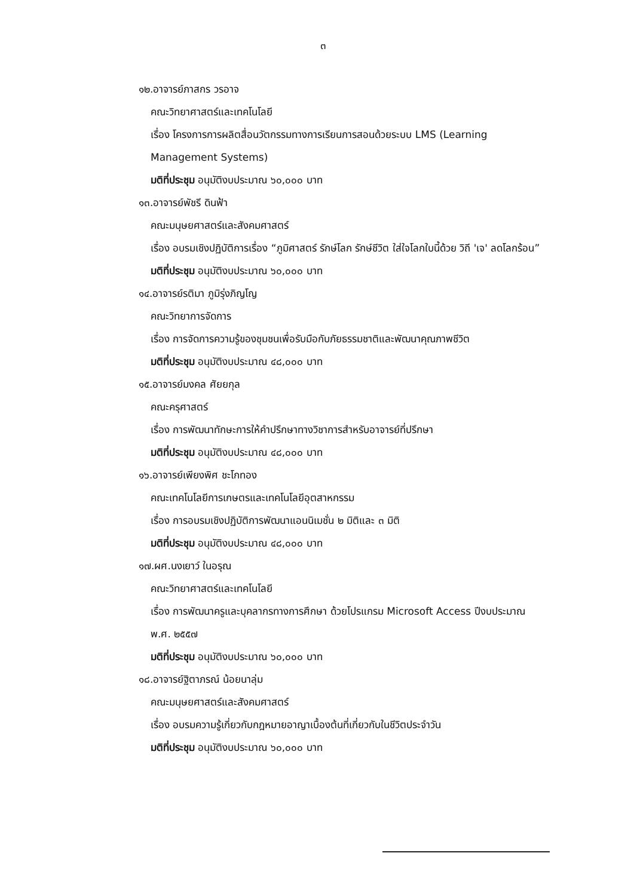๓
๑๒.อาจารย์ภาสกร วรอาจ
คณะวิทยาศาสตร์และเทคโนโลยี
เรื่อง โครงการการผลิตสื่อนวัตกรรมทางการเรียนการสอนด้วยระบบ LMS (Learning Management Systems)
มติที่ประชุม อนุมัติงบประมาณ ๖๐,๐๐๐ บาท
๑๓.อาจารย์พัชรี ดินฟ้า
คณะมนุษยศาสตร์และสังคมศาสตร์
เรื่อง อบรมเชิงปฏิบัติการเรื่อง “ภูมิศาสตร์ รักษ์โลก รักษ์ชีวิต ใส่ใจโลกใบนี้ด้วย วิถี 'เจ' ลดโลกร้อน”
มติที่ประชุม อนุมัติงบประมาณ ๖๐,๐๐๐ บาท
๑๔.อาจารย์รติมา ภูมิรุ่งภิญโญ
คณะวิทยาการจัดการ
เรื่อง การจัดการความรู้ของชุมชนเพื่อรับมือกับภัยธรรมชาติและพัฒนาคุณภาพชีวิต
มติที่ประชุม อนุมัติงบประมาณ ๔๘,๐๐๐ บาท
๑๕.อาจารย์มงคล ศัยยกุล
คณะครุศาสตร์
เรื่อง การพัฒนาทักษะการให้คำปรึกษาทางวิชาการสำหรับอาจารย์ที่ปรึกษา
มติที่ประชุม อนุมัติงบประมาณ ๔๘,๐๐๐ บาท
๑๖.อาจารย์เพียงพิศ ชะโกทอง
คณะเทคโนโลยีการเกษตรและเทคโนโลยีอุตสาหกรรม
เรื่อง การอบรมเชิงปฏิบัติการพัฒนาแอนนิเมชั่น ๒ มิติและ ๓ มิติ
มติที่ประชุม อนุมัติงบประมาณ ๔๘,๐๐๐ บาท
๑๗.ผศ.นงเยาว์ ในอรุณ
คณะวิทยาศาสตร์และเทคโนโลยี
เรื่อง การพัฒนาครูและบุคลากรทางการศึกษา ด้วยโปรแกรม Microsoft Access ปีงบประมาณ พ.ศ. ๒๕๕๗
มติที่ประชุม อนุมัติงบประมาณ ๖๐,๐๐๐ บาท
๑๘.อาจารย์ฐิตาภรณ์ น้อยนาลุ่ม
คณะมนุษยศาสตร์และสังคมศาสตร์
เรื่อง อบรมความรู้เกี่ยวกับกฎหมายอาญาเบื้องต้นที่เกี่ยวกับในชีวิตประจำวัน
มติที่ประชุม อนุมัติงบประมาณ ๖๐,๐๐๐ บาท